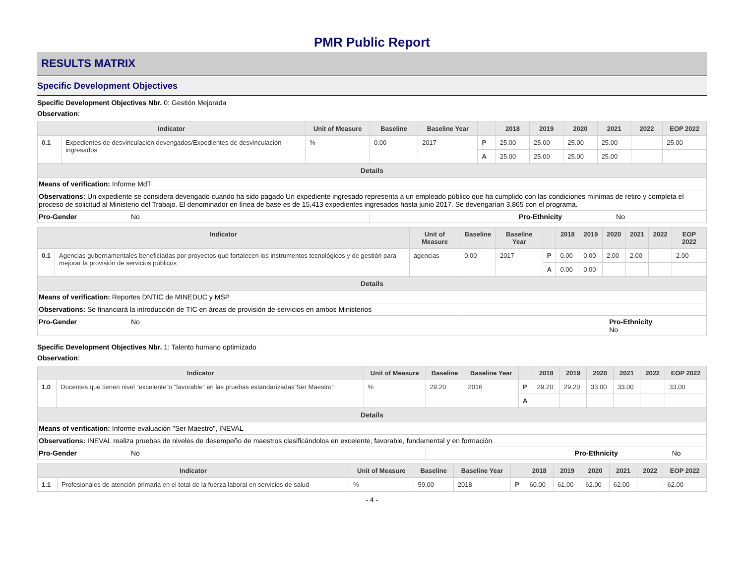PMR Public Report
RESULTS MATRIX
Specific Development Objectives
Specific Development Objectives Nbr. 0: Gestión Mejorada
Observation:
| Indicator | | Unit of Measure | Baseline | Baseline Year | | 2018 | 2019 | 2020 | 2021 | 2022 | EOP 2022 |
| --- | --- | --- | --- | --- | --- | --- | --- | --- | --- | --- | --- |
| 0.1 | Expedientes de desvinculación devengados/Expedientes de desvinculación ingresados | % | 0.00 | 2017 | P | 25.00 | 25.00 | 25.00 | 25.00 | | 25.00 |
| | | | | | A | 25.00 | 25.00 | 25.00 | 25.00 | | |
| Details | | | | | | | | | | | |
| Means of verification: Informe MdT | | | | | | | | | | | |
| Observations: Un expediente se considera devengado cuando ha sido pagado Un expediente ingresado representa a un empleado público que ha cumplido con las condiciones mínimas de retiro y completa el proceso de solicitud al Ministerio del Trabajo. El denominador en línea de base es de 15,413 expedientes ingresados hasta junio 2017. Se devengarían 3,865 con el programa. | | | | | | | | | | | |
| Pro-Gender No | | | Pro-Ethnicity No | | | | | | | | |
| Indicator | | Unit of Measure | Baseline | Baseline Year | | 2018 | 2019 | 2020 | 2021 | 2022 | EOP 2022 |
| --- | --- | --- | --- | --- | --- | --- | --- | --- | --- | --- | --- |
| 0.1 | Agencias gubernamentales beneficiadas por proyectos que fortalecen los instrumentos tecnológicos y de gestión para mejorar la provisión de servicios públicos | agencias | 0.00 | 2017 | P | 0.00 | 0.00 | 2.00 | 2.00 | | 2.00 |
| | | | | | A | 0.00 | 0.00 | | | | |
| Details | | | | | | | | | | | |
| Means of verification: Reportes DNTIC de MINEDUC y MSP | | | | | | | | | | | |
| Observations: Se financiará la introducción de TIC en áreas de provisión de servicios en ambos Ministerios | | | | | | | | | | | |
| Pro-Gender No | | | Pro-Ethnicity No | | | | | | | | |
Specific Development Objectives Nbr. 1: Talento humano optimizado
Observation:
| Indicator | | Unit of Measure | Baseline | Baseline Year | | 2018 | 2019 | 2020 | 2021 | 2022 | EOP 2022 |
| --- | --- | --- | --- | --- | --- | --- | --- | --- | --- | --- | --- |
| 1.0 | Docentes que tienen nivel “excelente”o “favorable” en las pruebas estandarizadas“Ser Maestro” | % | 29.20 | 2016 | P | 29.20 | 29.20 | 33.00 | 33.00 | | 33.00 |
| | | | | | A | | | | | | |
| Details | | | | | | | | | | | |
| Means of verification: Informe evaluación "Ser Maestro", INEVAL | | | | | | | | | | | |
| Observations: INEVAL realiza pruebas de niveles de desempeño de maestros clasificándolos en excelente, favorable, fundamental y en formación | | | | | | | | | | | |
| Pro-Gender No | | | Pro-Ethnicity No | | | | | | | | |
| Indicator | | Unit of Measure | Baseline | Baseline Year | | 2018 | 2019 | 2020 | 2021 | 2022 | EOP 2022 |
| --- | --- | --- | --- | --- | --- | --- | --- | --- | --- | --- | --- |
| 1.1 | Profesionales de atención primaria en el total de la fuerza laboral en servicios de salud | % | 59.00 | 2018 | P | 60.00 | 61.00 | 62.00 | 62.00 | | 62.00 |
- 4 -